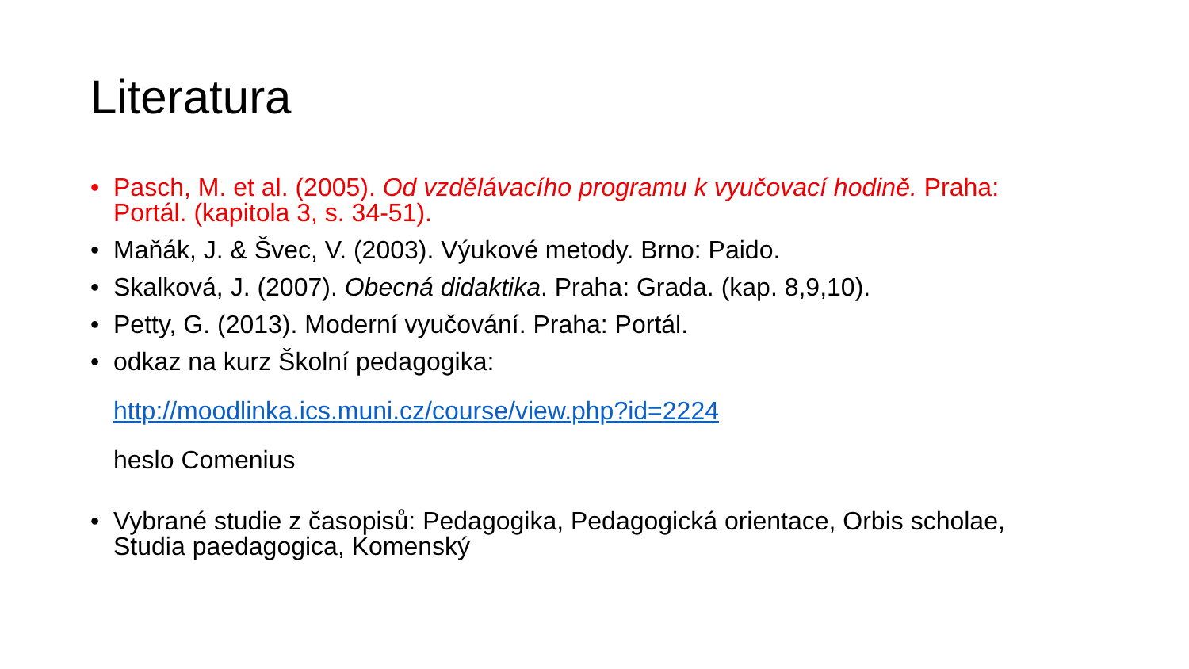Literatura
• Pasch, M. et al. (2005). Od vzdělávacího programu k vyučovací hodině. Praha: Portál. (kapitola 3, s. 34-51).
• Maňák, J. & Švec, V. (2003). Výukové metody. Brno: Paido.
• Skalková, J. (2007). Obecná didaktika. Praha: Grada. (kap. 8,9,10).
• Petty, G. (2013). Moderní vyučování. Praha: Portál.
• odkaz na kurz Školní pedagogika:
http://moodlinka.ics.muni.cz/course/view.php?id=2224
heslo Comenius
• Vybrané studie z časopisů: Pedagogika, Pedagogická orientace, Orbis scholae, Studia paedagogica, Komenský